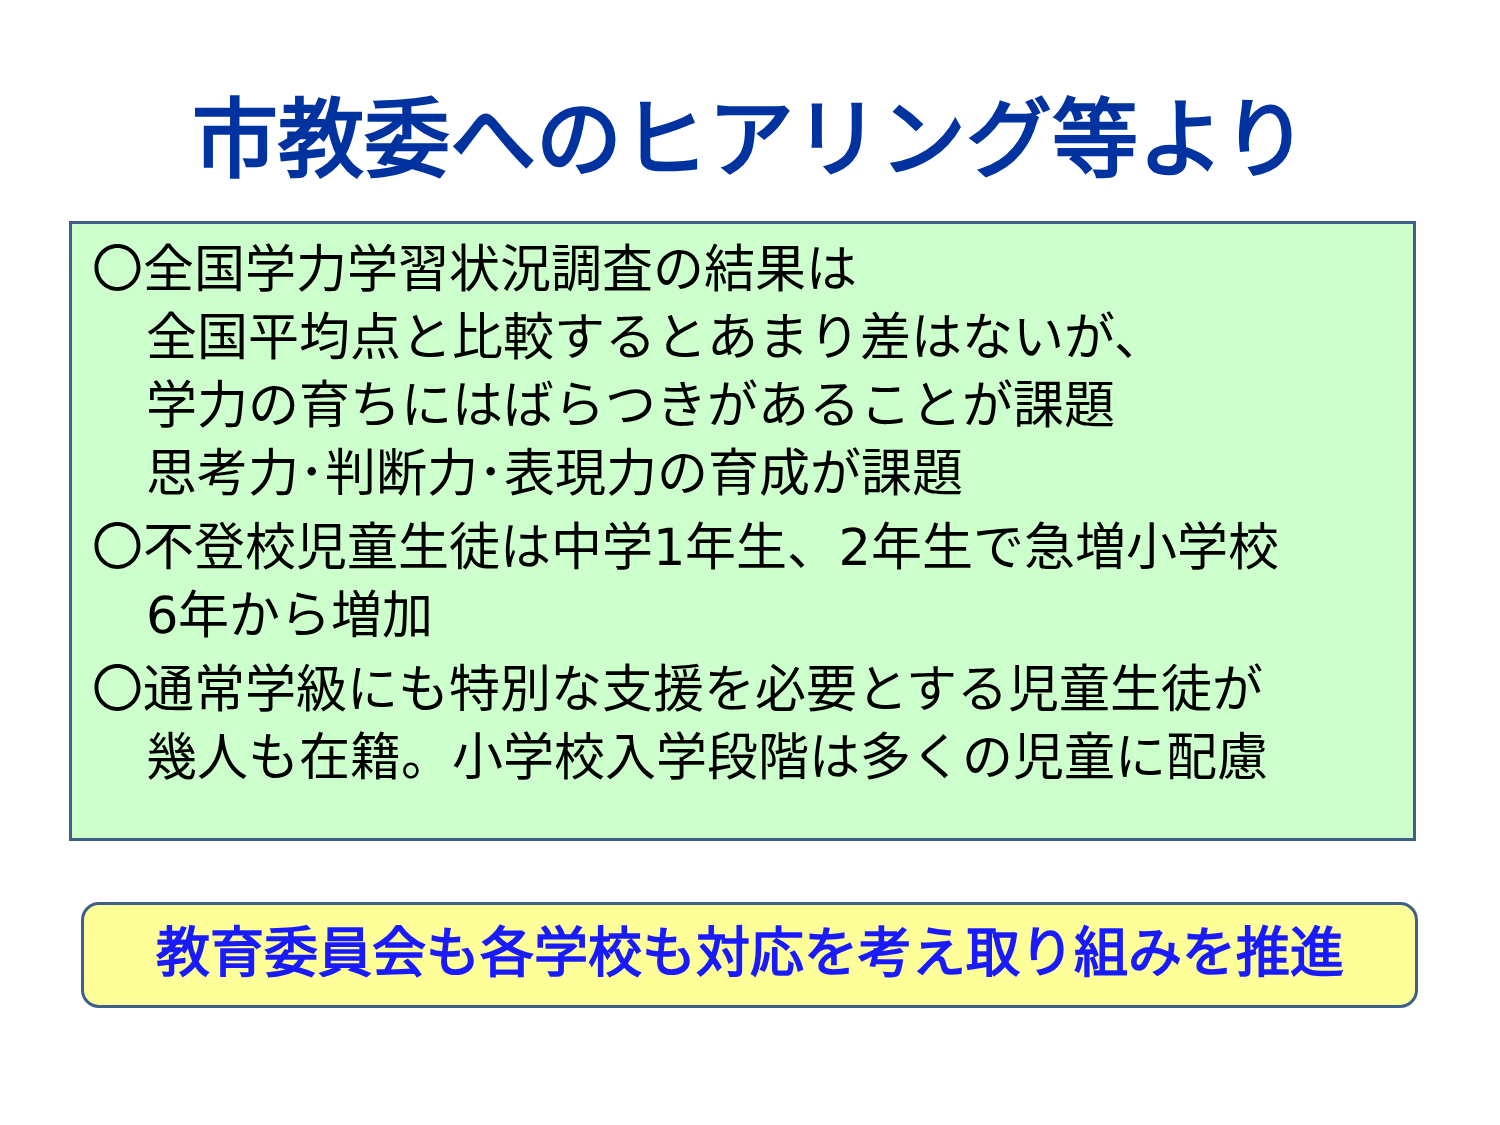市教委へのヒアリング等より
〇全国学力学習状況調査の結果は
全国平均点と比較するとあまり差はないが、
学力の育ちにはばらつきがあることが課題
思考力･判断力･表現力の育成が課題
〇不登校児童生徒は中学1年生、2年生で急増小学校
6年から増加
〇通常学級にも特別な支援を必要とする児童生徒が
幾人も在籍。小学校入学段階は多くの児童に配慮
教育委員会も各学校も対応を考え取り組みを推進